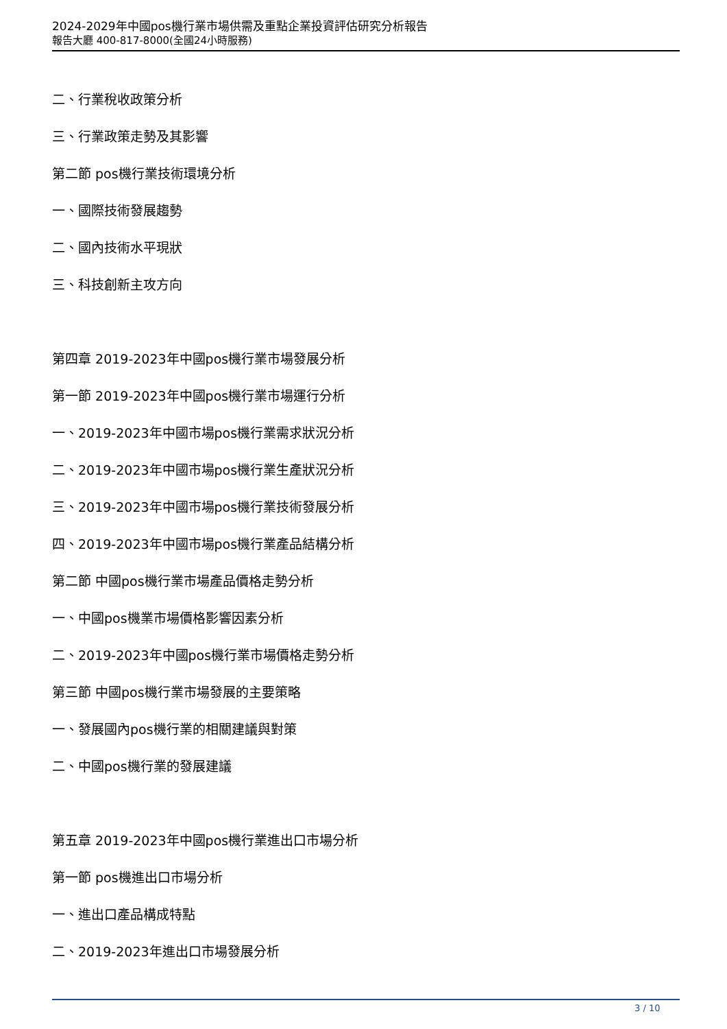2024-2029年中國pos機行業市場供需及重點企業投資評估研究分析報告
報告大廳 400-817-8000(全國24小時服務)
二、行業稅收政策分析
三、行業政策走勢及其影響
第二節 pos機行業技術環境分析
一、國際技術發展趨勢
二、國內技術水平現狀
三、科技創新主攻方向
第四章 2019-2023年中國pos機行業市場發展分析
第一節 2019-2023年中國pos機行業市場運行分析
一、2019-2023年中國市場pos機行業需求狀況分析
二、2019-2023年中國市場pos機行業生產狀況分析
三、2019-2023年中國市場pos機行業技術發展分析
四、2019-2023年中國市場pos機行業產品結構分析
第二節 中國pos機行業市場產品價格走勢分析
一、中國pos機業市場價格影響因素分析
二、2019-2023年中國pos機行業市場價格走勢分析
第三節 中國pos機行業市場發展的主要策略
一、發展國內pos機行業的相關建議與對策
二、中國pos機行業的發展建議
第五章 2019-2023年中國pos機行業進出口市場分析
第一節 pos機進出口市場分析
一、進出口產品構成特點
二、2019-2023年進出口市場發展分析
3 / 10